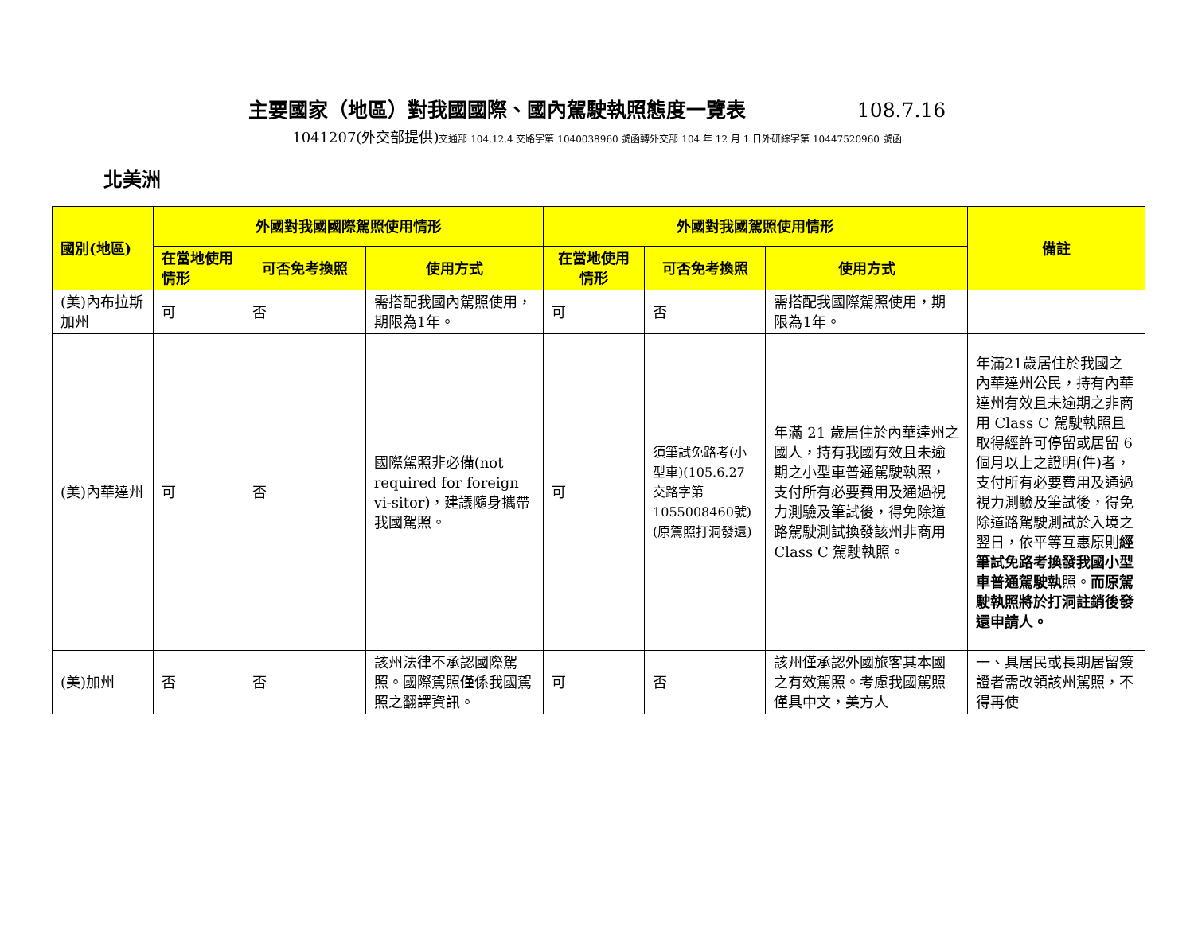主要國家（地區）對我國國際、國內駕駛執照態度一覽表 108.7.16
1041207(外交部提供)交通部 104.12.4 交路字第 1040038960 號函轉外交部 104 年 12 月 1 日外研綜字第 10447520960 號函
北美洲
| 國別(地區) | 外國對我國國際駕照使用情形 | | | 外國對我國駕照使用情形 | | | 備註 |
| --- | --- | --- | --- | --- | --- | --- | --- |
| | 在當地使用情形 | 可否免考換照 | 使用方式 | 在當地使用情形 | 可否免考換照 | 使用方式 | |
| (美)內布拉斯加州 | 可 | 否 | 需搭配我國內駕照使用，期限為1年。 | 可 | 否 | 需搭配我國際駕照使用，期限為1年。 | |
| (美)內華達州 | 可 | 否 | 國際駕照非必備(not required for foreign vi-sitor)，建議隨身攜帶我國駕照。 | 可 | 須筆試免路考(小型車)(105.6.27交路字第1055008460號)(原駕照打洞發還) | 年滿 21 歲居住於內華達州之國人，持有我國有效且未逾期之小型車普通駕駛執照，支付所有必要費用及通過視力測驗及筆試後，得免除道路駕駛測試換發該州非商用 Class C 駕駛執照。 | 年滿21歲居住於我國之內華達州公民，持有內華達州有效且未逾期之非商用 Class C 駕駛執照且取得經許可停留或居留 6 個月以上之證明(件)者，支付所有必要費用及通過視力測驗及筆試後，得免除道路駕駛測試於入境之翌日，依平等互惠原則 經筆試免路考換發我國小型車普通駕駛執 照。 而原駕駛執照將於打洞註銷後發還申請人。 |
| (美)加州 | 否 | 否 | 該州法律不承認國際駕照。國際駕照僅係我國駕照之翻譯資訊。 | 可 | 否 | 該州僅承認外國旅客其本國之有效駕照。考慮我國駕照僅具中文，美方人 | 一、具居民或長期居留簽證者需改領該州駕照，不得再使 |